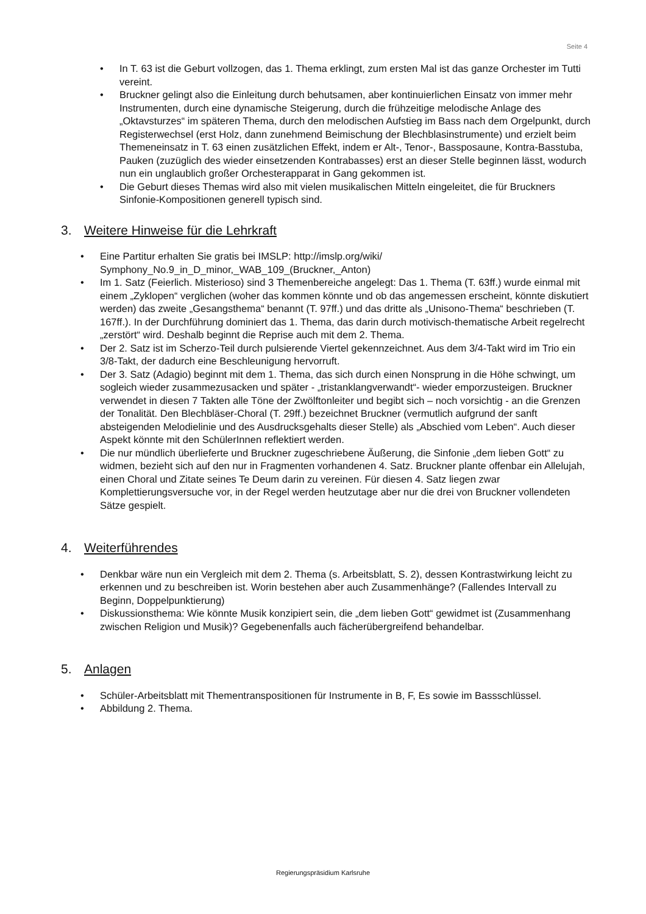Seite 4
• In T. 63 ist die Geburt vollzogen, das 1. Thema erklingt, zum ersten Mal ist das ganze Orchester im Tutti vereint.
• Bruckner gelingt also die Einleitung durch behutsamen, aber kontinuierlichen Einsatz von immer mehr Instrumenten, durch eine dynamische Steigerung, durch die frühzeitige melodische Anlage des „Oktavsturzes“ im späteren Thema, durch den melodischen Aufstieg im Bass nach dem Orgelpunkt, durch Registerwechsel (erst Holz, dann zunehmend Beimischung der Blechblasinstrumente) und erzielt beim Themeneinsatz in T. 63 einen zusätzlichen Effekt, indem er Alt-, Tenor-, Bassposaune, Kontra-Basstuba, Pauken (zuzüglich des wieder einsetzenden Kontrabasses) erst an dieser Stelle beginnen lässt, wodurch nun ein unglaublich großer Orchesterapparat in Gang gekommen ist.
• Die Geburt dieses Themas wird also mit vielen musikalischen Mitteln eingeleitet, die für Bruckners Sinfonie-Kompositionen generell typisch sind.
3. Weitere Hinweise für die Lehrkraft
• Eine Partitur erhalten Sie gratis bei IMSLP: http://imslp.org/wiki/
Symphony_No.9_in_D_minor,_WAB_109_(Bruckner,_Anton)
• Im 1. Satz (Feierlich. Misterioso) sind 3 Themenbereiche angelegt: Das 1. Thema (T. 63ff.) wurde einmal mit einem „Zyklopen“ verglichen (woher das kommen könnte und ob das angemessen erscheint, könnte diskutiert werden) das zweite „Gesangsthema“ benannt (T. 97ff.) und das dritte als „Unisono-Thema“ beschrieben (T. 167ff.). In der Durchführung dominiert das 1. Thema, das darin durch motivisch-thematische Arbeit regelrecht „zerstört“ wird. Deshalb beginnt die Reprise auch mit dem 2. Thema.
• Der 2. Satz ist im Scherzo-Teil durch pulsierende Viertel gekennzeichnet. Aus dem 3/4-Takt wird im Trio ein 3/8-Takt, der dadurch eine Beschleunigung hervorruft.
• Der 3. Satz (Adagio) beginnt mit dem 1. Thema, das sich durch einen Nonsprung in die Höhe schwingt, um sogleich wieder zusammezusacken und später - „tristanklangverwandt“- wieder emporzusteigen. Bruckner verwendet in diesen 7 Takten alle Töne der Zwölftonleiter und begibt sich – noch vorsichtig - an die Grenzen der Tonalität. Den Blechbläser-Choral (T. 29ff.) bezeichnet Bruckner (vermutlich aufgrund der sanft absteigenden Melodielinie und des Ausdrucksgehalts dieser Stelle) als „Abschied vom Leben“. Auch dieser Aspekt könnte mit den SchülerInnen reflektiert werden.
• Die nur mündlich überlieferte und Bruckner zugeschriebene Äußerung, die Sinfonie „dem lieben Gott“ zu widmen, bezieht sich auf den nur in Fragmenten vorhandenen 4. Satz. Bruckner plante offenbar ein Allelujah, einen Choral und Zitate seines Te Deum darin zu vereinen. Für diesen 4. Satz liegen zwar Komplettierungsversuche vor, in der Regel werden heutzutage aber nur die drei von Bruckner vollendeten Sätze gespielt.
4. Weiterführendes
• Denkbar wäre nun ein Vergleich mit dem 2. Thema (s. Arbeitsblatt, S. 2), dessen Kontrastwirkung leicht zu erkennen und zu beschreiben ist. Worin bestehen aber auch Zusammenhänge? (Fallendes Intervall zu Beginn, Doppelpunktierung)
• Diskussionsthema: Wie könnte Musik konzipiert sein, die „dem lieben Gott“ gewidmet ist (Zusammenhang zwischen Religion und Musik)? Gegebenenfalls auch fächerübergreifend behandelbar.
5. Anlagen
• Schüler-Arbeitsblatt mit Thementranspositionen für Instrumente in B, F, Es sowie im Bassschlüssel.
• Abbildung 2. Thema.
Regierungspräsidium Karlsruhe